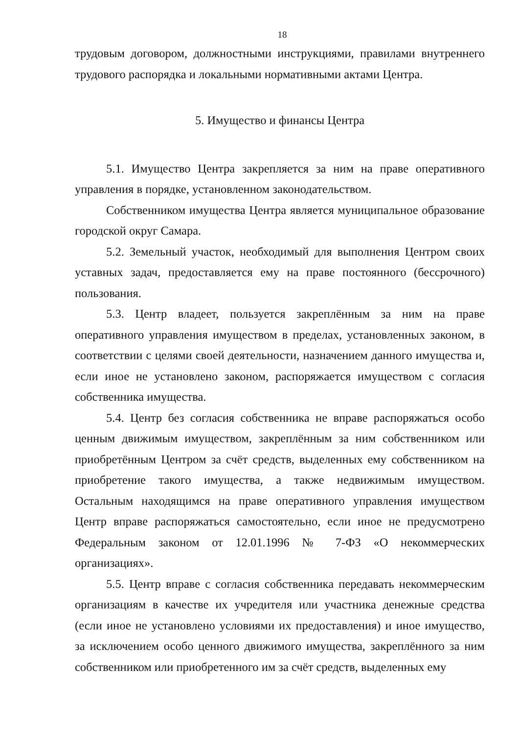18
трудовым договором, должностными инструкциями, правилами внутреннего трудового распорядка и локальными нормативными актами Центра.
5. Имущество и финансы Центра
5.1. Имущество Центра закрепляется за ним на праве оперативного управления в порядке, установленном законодательством.
Собственником имущества Центра является муниципальное образование городской округ Самара.
5.2. Земельный участок, необходимый для выполнения Центром своих уставных задач, предоставляется ему на праве постоянного (бессрочного) пользования.
5.3. Центр владеет, пользуется закреплённым за ним на праве оперативного управления имуществом в пределах, установленных законом, в соответствии с целями своей деятельности, назначением данного имущества и, если иное не установлено законом, распоряжается имуществом с согласия собственника имущества.
5.4. Центр без согласия собственника не вправе распоряжаться особо ценным движимым имуществом, закреплённым за ним собственником или приобретённым Центром за счёт средств, выделенных ему собственником на приобретение такого имущества, а также недвижимым имуществом. Остальным находящимся на праве оперативного управления имуществом Центр вправе распоряжаться самостоятельно, если иное не предусмотрено Федеральным законом от 12.01.1996 № 7-ФЗ «О некоммерческих организациях».
5.5. Центр вправе с согласия собственника передавать некоммерческим организациям в качестве их учредителя или участника денежные средства (если иное не установлено условиями их предоставления) и иное имущество, за исключением особо ценного движимого имущества, закреплённого за ним собственником или приобретенного им за счёт средств, выделенных ему